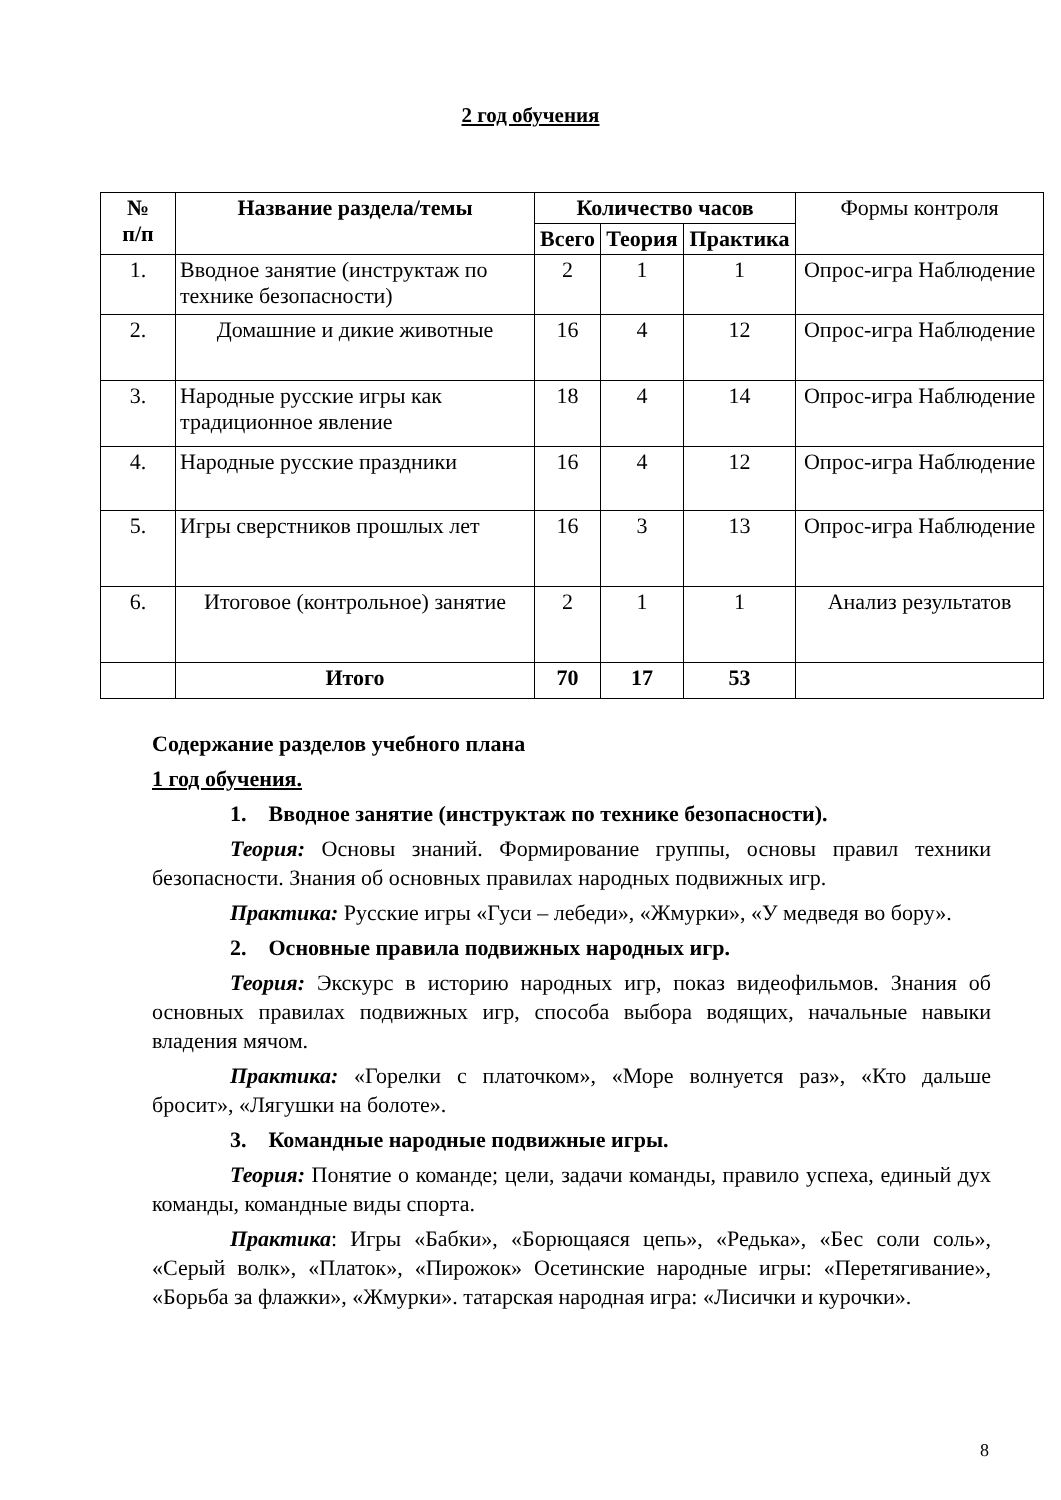2 год обучения
| № п/п | Название раздела/темы | Количество часов | | | Формы контроля |
| --- | --- | --- | --- | --- | --- |
| | | Всего | Теория | Практика | |
| 1. | Вводное занятие (инструктаж по технике безопасности) | 2 | 1 | 1 | Опрос-игра Наблюдение |
| 2. | Домашние и дикие животные | 16 | 4 | 12 | Опрос-игра Наблюдение |
| 3. | Народные русские игры как традиционное явление | 18 | 4 | 14 | Опрос-игра Наблюдение |
| 4. | Народные русские праздники | 16 | 4 | 12 | Опрос-игра Наблюдение |
| 5. | Игры сверстников прошлых лет | 16 | 3 | 13 | Опрос-игра Наблюдение |
| 6. | Итоговое (контрольное) занятие | 2 | 1 | 1 | Анализ результатов |
| | Итого | 70 | 17 | 53 | |
Содержание разделов учебного плана
1 год обучения.
1. Вводное занятие (инструктаж по технике безопасности).
Теория: Основы знаний. Формирование группы, основы правил техники безопасности. Знания об основных правилах народных подвижных игр.
Практика: Русские игры «Гуси – лебеди», «Жмурки», «У медведя во бору».
2. Основные правила подвижных народных игр.
Теория: Экскурс в историю народных игр, показ видеофильмов. Знания об основных правилах подвижных игр, способа выбора водящих, начальные навыки владения мячом.
Практика: «Горелки с платочком», «Море волнуется раз», «Кто дальше бросит», «Лягушки на болоте».
3. Командные народные подвижные игры.
Теория: Понятие о команде; цели, задачи команды, правило успеха, единый дух команды, командные виды спорта.
Практика: Игры «Бабки», «Борющаяся цепь», «Редька», «Бес соли соль», «Серый волк», «Платок», «Пирожок» Осетинские народные игры: «Перетягивание», «Борьба за флажки», «Жмурки». татарская народная игра: «Лисички и курочки».
8